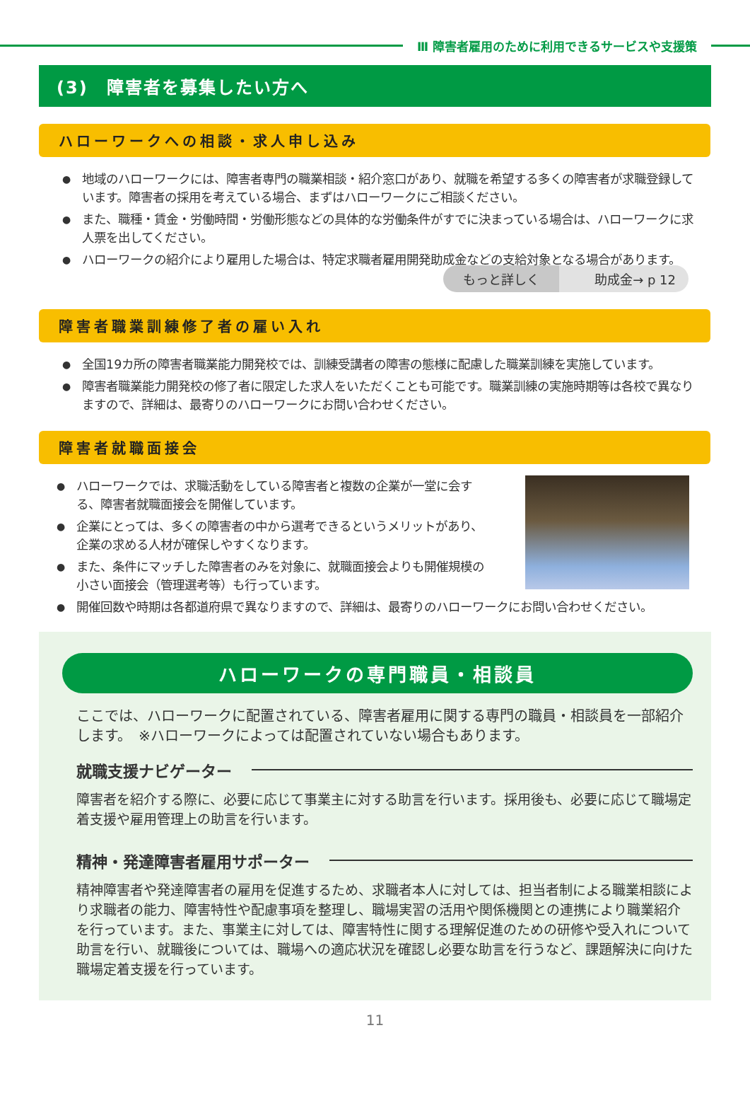Ⅲ 障害者雇用のために利用できるサービスや支援策
(3)　障害者を募集したい方へ
ハローワークへの相談・求人申し込み
● 地域のハローワークには、障害者専門の職業相談・紹介窓口があり、就職を希望する多くの障害者が求職登録しています。障害者の採用を考えている場合、まずはハローワークにご相談ください。
● また、職種・賃金・労働時間・労働形態などの具体的な労働条件がすでに決まっている場合は、ハローワークに求人票を出してください。
● ハローワークの紹介により雇用した場合は、特定求職者雇用開発助成金などの支給対象となる場合があります。
もっと詳しく 助成金→ p 12
障害者職業訓練修了者の雇い入れ
● 全国19カ所の障害者職業能力開発校では、訓練受講者の障害の態様に配慮した職業訓練を実施しています。
● 障害者職業能力開発校の修了者に限定した求人をいただくことも可能です。職業訓練の実施時期等は各校で異なりますので、詳細は、最寄りのハローワークにお問い合わせください。
障害者就職面接会
● ハローワークでは、求職活動をしている障害者と複数の企業が一堂に会する、障害者就職面接会を開催しています。
● 企業にとっては、多くの障害者の中から選考できるというメリットがあり、企業の求める人材が確保しやすくなります。
● また、条件にマッチした障害者のみを対象に、就職面接会よりも開催規模の小さい面接会（管理選考等）も行っています。
● 開催回数や時期は各都道府県で異なりますので、詳細は、最寄りのハローワークにお問い合わせください。
ハローワークの専門職員・相談員
ここでは、ハローワークに配置されている、障害者雇用に関する専門の職員・相談員を一部紹介します。　※ハローワークによっては配置されていない場合もあります。
就職支援ナビゲーター
障害者を紹介する際に、必要に応じて事業主に対する助言を行います。採用後も、必要に応じて職場定着支援や雇用管理上の助言を行います。
精神・発達障害者雇用サポーター
精神障害者や発達障害者の雇用を促進するため、求職者本人に対しては、担当者制による職業相談により求職者の能力、障害特性や配慮事項を整理し、職場実習の活用や関係機関との連携により職業紹介を行っています。また、事業主に対しては、障害特性に関する理解促進のための研修や受入れについて助言を行い、就職後については、職場への適応状況を確認し必要な助言を行うなど、課題解決に向けた職場定着支援を行っています。
11